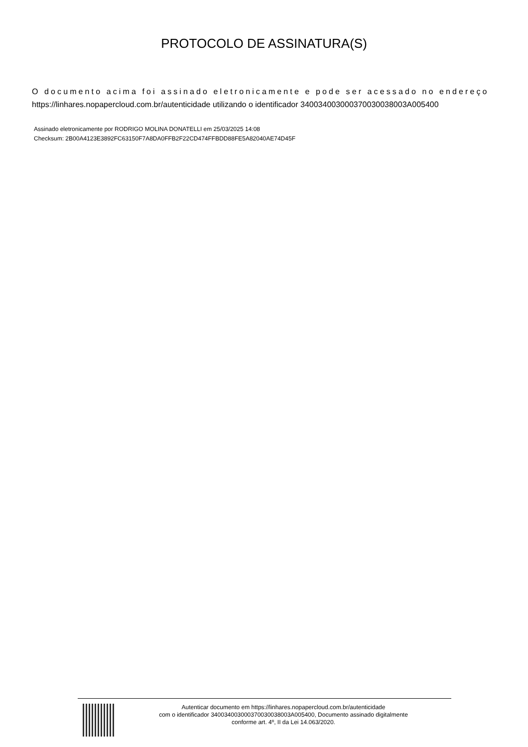PROTOCOLO DE ASSINATURA(S)
O documento acima foi assinado eletronicamente e pode ser acessado no endereço
https://linhares.nopapercloud.com.br/autenticidade utilizando o identificador 340034003000370030038003A005400
Assinado eletronicamente por RODRIGO MOLINA DONATELLI em 25/03/2025 14:08
Checksum: 2B00A4123E3892FC63150F7A8DA0FFB2F22CD474FFBDD88FE5A82040AE74D45F
Autenticar documento em https://linhares.nopapercloud.com.br/autenticidade
com o identificador 340034003000370030038003A005400, Documento assinado digitalmente
conforme art. 4º, II da Lei 14.063/2020.